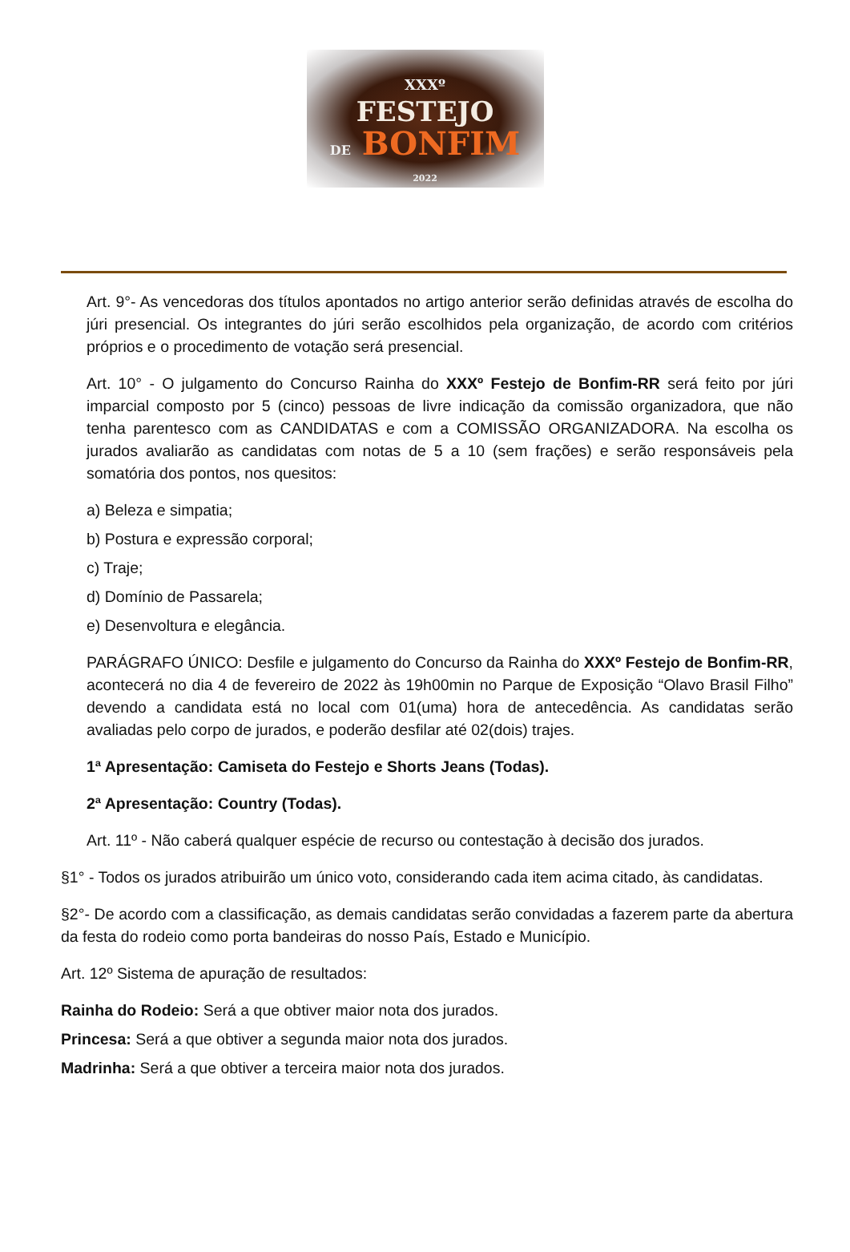XXXº
FESTEJO
DE BONFIM
2022
Art. 9°- As vencedoras dos títulos apontados no artigo anterior serão definidas através de escolha do júri presencial. Os integrantes do júri serão escolhidos pela organização, de acordo com critérios próprios e o procedimento de votação será presencial.
Art. 10° - O julgamento do Concurso Rainha do XXXº Festejo de Bonfim-RR será feito por júri imparcial composto por 5 (cinco) pessoas de livre indicação da comissão organizadora, que não tenha parentesco com as CANDIDATAS e com a COMISSÃO ORGANIZADORA. Na escolha os jurados avaliarão as candidatas com notas de 5 a 10 (sem frações) e serão responsáveis pela somatória dos pontos, nos quesitos:
a) Beleza e simpatia;
b) Postura e expressão corporal;
c) Traje;
d) Domínio de Passarela;
e) Desenvoltura e elegância.
PARÁGRAFO ÚNICO: Desfile e julgamento do Concurso da Rainha do XXXº Festejo de Bonfim-RR, acontecerá no dia 4 de fevereiro de 2022 às 19h00min no Parque de Exposição “Olavo Brasil Filho” devendo a candidata está no local com 01(uma) hora de antecedência. As candidatas serão avaliadas pelo corpo de jurados, e poderão desfilar até 02(dois) trajes.
1ª Apresentação: Camiseta do Festejo e Shorts Jeans (Todas).
2ª Apresentação: Country (Todas).
Art. 11º - Não caberá qualquer espécie de recurso ou contestação à decisão dos jurados.
§1° - Todos os jurados atribuirão um único voto, considerando cada item acima citado, às candidatas.
§2°- De acordo com a classificação, as demais candidatas serão convidadas a fazerem parte da abertura da festa do rodeio como porta bandeiras do nosso País, Estado e Município.
Art. 12º Sistema de apuração de resultados:
Rainha do Rodeio: Será a que obtiver maior nota dos jurados.
Princesa: Será a que obtiver a segunda maior nota dos jurados.
Madrinha: Será a que obtiver a terceira maior nota dos jurados.